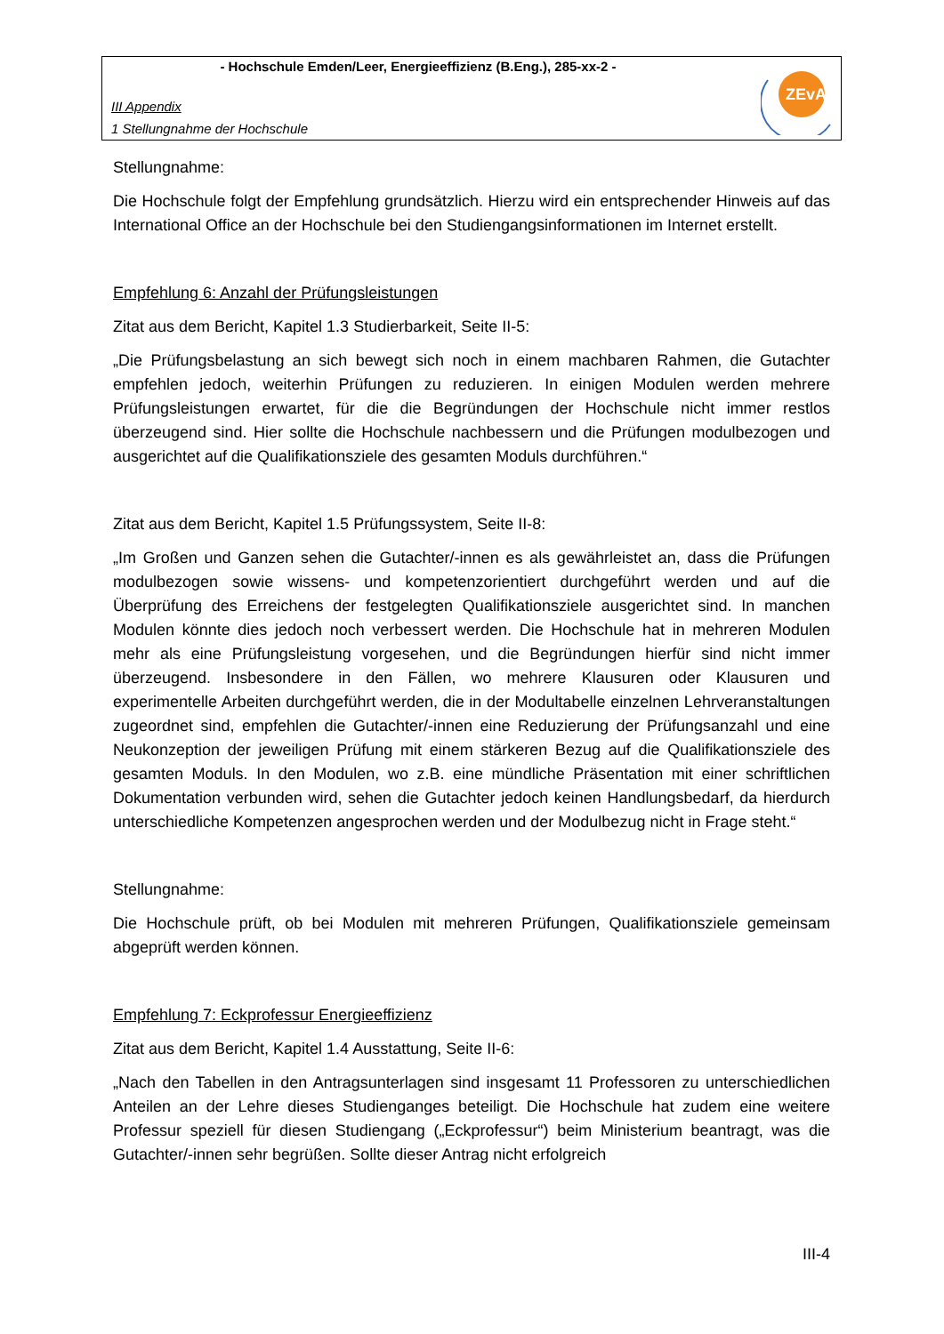- Hochschule Emden/Leer, Energieeffizienz (B.Eng.), 285-xx-2 -
III Appendix
1 Stellungnahme der Hochschule
ZEvA
Stellungnahme:
Die Hochschule folgt der Empfehlung grundsätzlich. Hierzu wird ein entsprechender Hinweis auf das International Office an der Hochschule bei den Studiengangsinformationen im Internet erstellt.
Empfehlung 6: Anzahl der Prüfungsleistungen
Zitat aus dem Bericht, Kapitel 1.3 Studierbarkeit, Seite II-5:
„Die Prüfungsbelastung an sich bewegt sich noch in einem machbaren Rahmen, die Gutachter empfehlen jedoch, weiterhin Prüfungen zu reduzieren. In einigen Modulen werden mehrere Prüfungsleistungen erwartet, für die die Begründungen der Hochschule nicht immer restlos überzeugend sind. Hier sollte die Hochschule nachbessern und die Prüfungen modulbezogen und ausgerichtet auf die Qualifikationsziele des gesamten Moduls durchführen.“
Zitat aus dem Bericht, Kapitel 1.5 Prüfungssystem, Seite II-8:
„Im Großen und Ganzen sehen die Gutachter/-innen es als gewährleistet an, dass die Prüfungen modulbezogen sowie wissens- und kompetenzorientiert durchgeführt werden und auf die Überprüfung des Erreichens der festgelegten Qualifikationsziele ausgerichtet sind. In manchen Modulen könnte dies jedoch noch verbessert werden. Die Hochschule hat in mehreren Modulen mehr als eine Prüfungsleistung vorgesehen, und die Begründungen hierfür sind nicht immer überzeugend. Insbesondere in den Fällen, wo mehrere Klausuren oder Klausuren und experimentelle Arbeiten durchgeführt werden, die in der Modultabelle einzelnen Lehrveranstaltungen zugeordnet sind, empfehlen die Gutachter/-innen eine Reduzierung der Prüfungsanzahl und eine Neukonzeption der jeweiligen Prüfung mit einem stärkeren Bezug auf die Qualifikationsziele des gesamten Moduls. In den Modulen, wo z.B. eine mündliche Präsentation mit einer schriftlichen Dokumentation verbunden wird, sehen die Gutachter jedoch keinen Handlungsbedarf, da hierdurch unterschiedliche Kompetenzen angesprochen werden und der Modulbezug nicht in Frage steht.“
Stellungnahme:
Die Hochschule prüft, ob bei Modulen mit mehreren Prüfungen, Qualifikationsziele gemeinsam abgeprüft werden können.
Empfehlung 7: Eckprofessur Energieeffizienz
Zitat aus dem Bericht, Kapitel 1.4 Ausstattung, Seite II-6:
„Nach den Tabellen in den Antragsunterlagen sind insgesamt 11 Professoren zu unterschiedlichen Anteilen an der Lehre dieses Studienganges beteiligt. Die Hochschule hat zudem eine weitere Professur speziell für diesen Studiengang („Eckprofessur“) beim Ministerium beantragt, was die Gutachter/-innen sehr begrüßen. Sollte dieser Antrag nicht erfolgreich
III-4